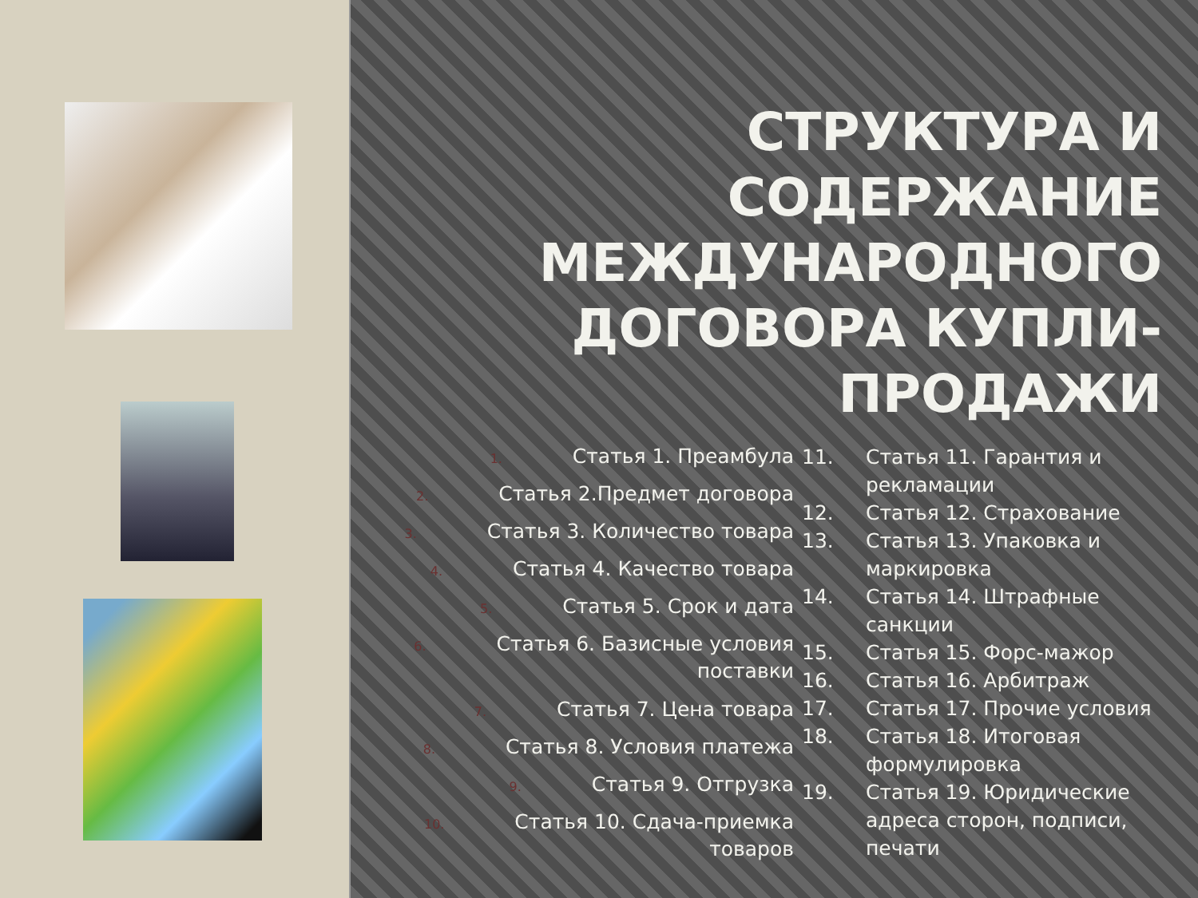СТРУКТУРА И СОДЕРЖАНИЕ МЕЖДУНАРОДНОГО ДОГОВОРА КУПЛИ-ПРОДАЖИ
1. Статья 1. Преамбула
2. Статья 2.Предмет договора
3. Статья 3. Количество товара
4. Статья 4. Качество товара
5. Статья 5. Срок и дата
6. Статья 6. Базисные условия поставки
7. Статья 7. Цена товара
8. Статья 8. Условия платежа
9. Статья 9. Отгрузка
10. Статья 10. Сдача-приемка товаров
11. Статья 11. Гарантия и рекламации
12. Статья 12. Страхование
13. Статья 13. Упаковка и маркировка
14. Статья 14. Штрафные санкции
15. Статья 15. Форс-мажор
16. Статья 16. Арбитраж
17. Статья 17. Прочие условия
18. Статья 18. Итоговая формулировка
19. Статья 19. Юридические адреса сторон, подписи, печати